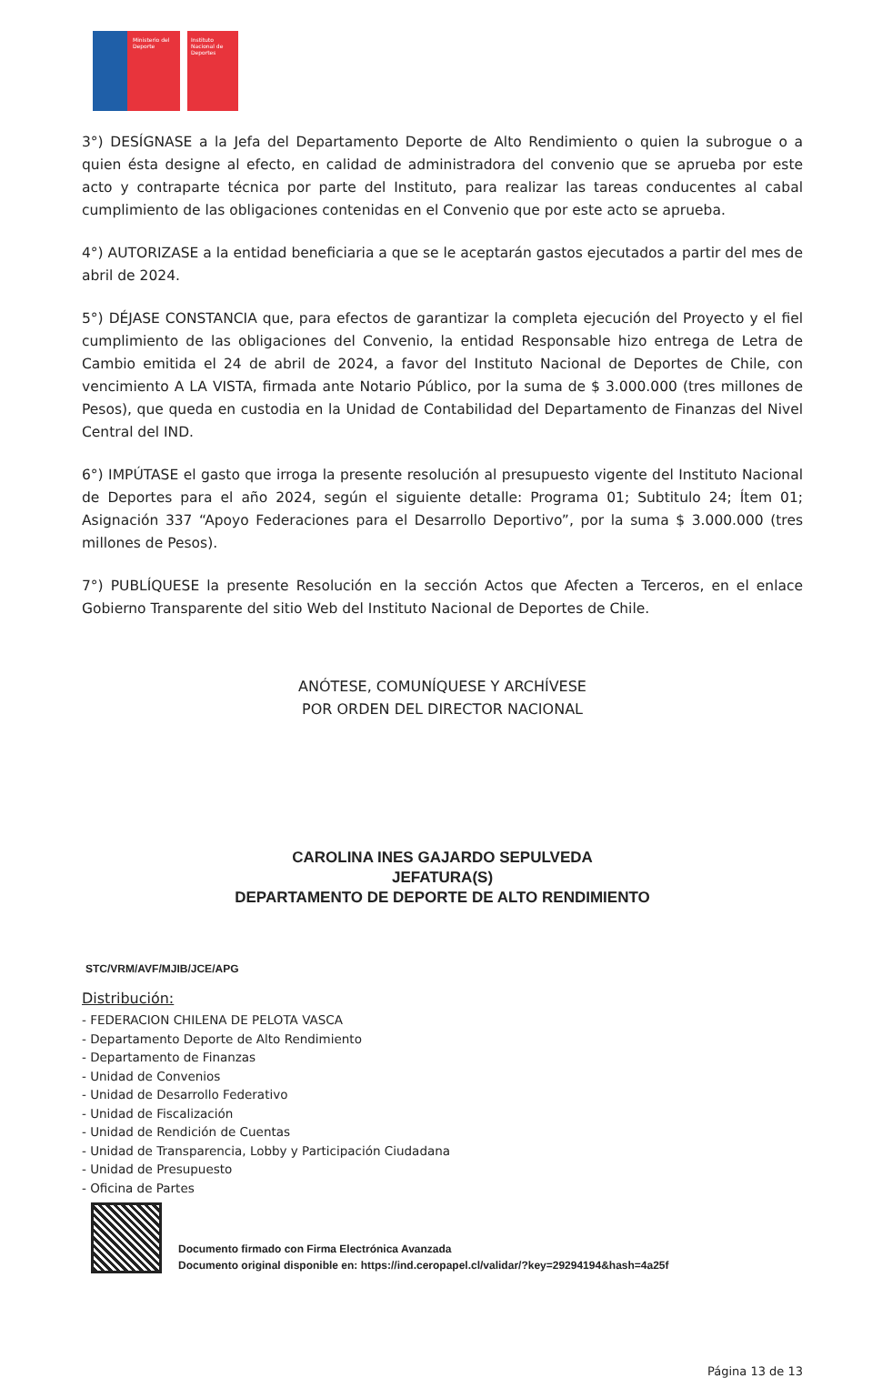Ministerio del Deporte Instituto Nacional de Deportes
3°) DESÍGNASE a la Jefa del Departamento Deporte de Alto Rendimiento o quien la subrogue o a quien ésta designe al efecto, en calidad de administradora del convenio que se aprueba por este acto y contraparte técnica por parte del Instituto, para realizar las tareas conducentes al cabal cumplimiento de las obligaciones contenidas en el Convenio que por este acto se aprueba.
4°) AUTORIZASE a la entidad beneficiaria a que se le aceptarán gastos ejecutados a partir del mes de abril de 2024.
5°) DÉJASE CONSTANCIA que, para efectos de garantizar la completa ejecución del Proyecto y el fiel cumplimiento de las obligaciones del Convenio, la entidad Responsable hizo entrega de Letra de Cambio emitida el 24 de abril de 2024, a favor del Instituto Nacional de Deportes de Chile, con vencimiento A LA VISTA, firmada ante Notario Público, por la suma de $ 3.000.000 (tres millones de Pesos), que queda en custodia en la Unidad de Contabilidad del Departamento de Finanzas del Nivel Central del IND.
6°) IMPÚTASE el gasto que irroga la presente resolución al presupuesto vigente del Instituto Nacional de Deportes para el año 2024, según el siguiente detalle: Programa 01; Subtitulo 24; Ítem 01; Asignación 337 “Apoyo Federaciones para el Desarrollo Deportivo”, por la suma $ 3.000.000 (tres millones de Pesos).
7°) PUBLÍQUESE la presente Resolución en la sección Actos que Afecten a Terceros, en el enlace Gobierno Transparente del sitio Web del Instituto Nacional de Deportes de Chile.
ANÓTESE, COMUNÍQUESE Y ARCHÍVESE
POR ORDEN DEL DIRECTOR NACIONAL
CAROLINA INES GAJARDO SEPULVEDA
JEFATURA(S)
DEPARTAMENTO DE DEPORTE DE ALTO RENDIMIENTO
STC/VRM/AVF/MJIB/JCE/APG
Distribución:
- FEDERACION CHILENA DE PELOTA VASCA
- Departamento Deporte de Alto Rendimiento
- Departamento de Finanzas
- Unidad de Convenios
- Unidad de Desarrollo Federativo
- Unidad de Fiscalización
- Unidad de Rendición de Cuentas
- Unidad de Transparencia, Lobby y Participación Ciudadana
- Unidad de Presupuesto
- Oficina de Partes
Documento firmado con Firma Electrónica Avanzada
Documento original disponible en: https://ind.ceropapel.cl/validar/?key=29294194&hash=4a25f
Página 13 de 13